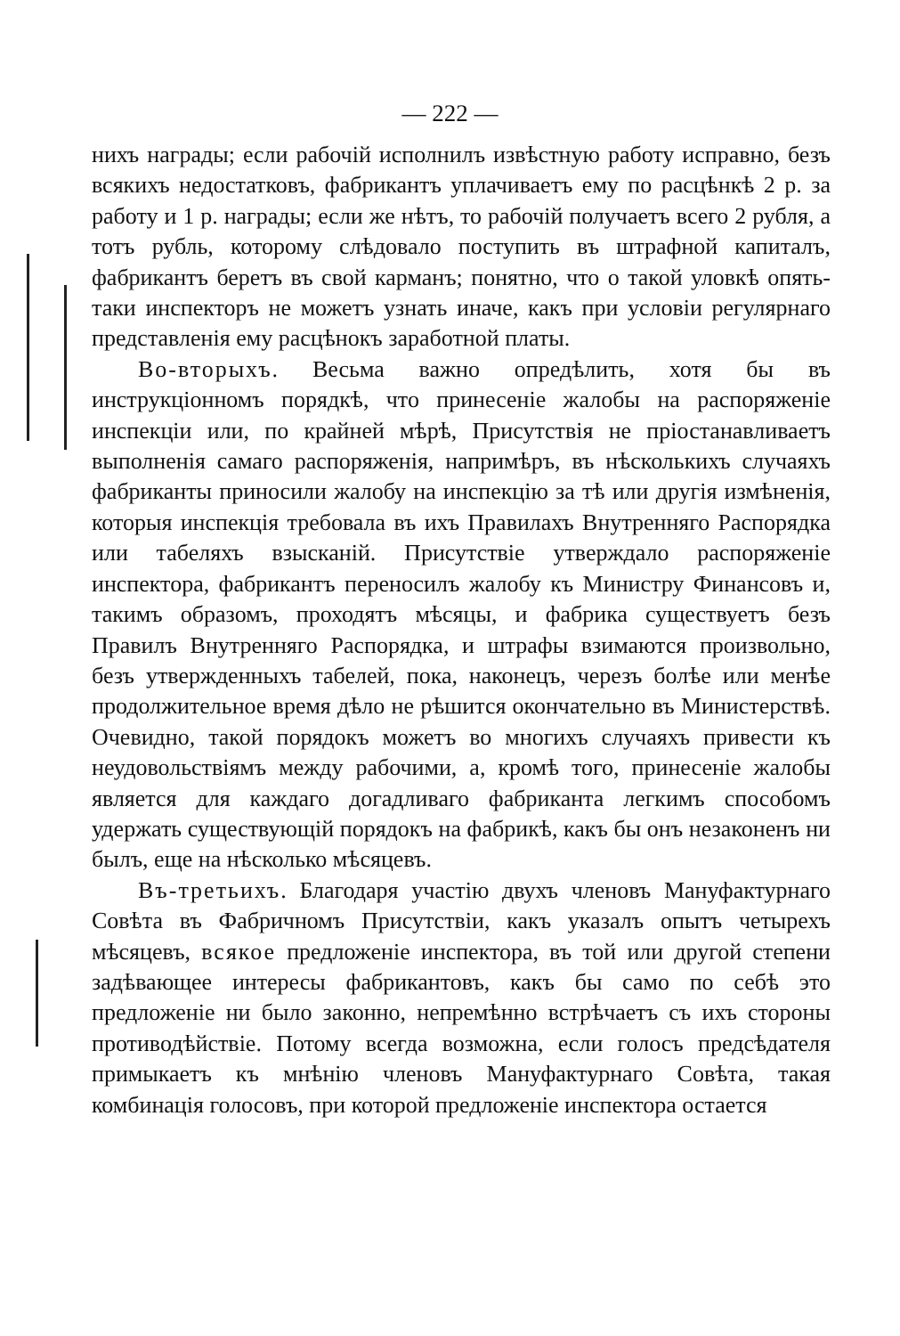— 222 —
нихъ награды; если рабочій исполнилъ извѣстную работу исправно, безъ всякихъ недостатковъ, фабрикантъ уплачиваетъ ему по расцѣнкѣ 2 р. за работу и 1 р. награды; если же нѣтъ, то рабочій получаетъ всего 2 рубля, а тотъ рубль, которому слѣдовало поступить въ штрафной капиталъ, фабрикантъ беретъ въ свой карманъ; понятно, что о такой уловкѣ опять-таки инспекторъ не можетъ узнать иначе, какъ при условіи регулярнаго представленія ему расцѣнокъ заработной платы.
Во-вторыхъ. Весьма важно опредѣлить, хотя бы въ инструкціонномъ порядкѣ, что принесеніе жалобы на распоряженіе инспекціи или, по крайней мѣрѣ, Присутствія не пріостанавливаетъ выполненія самаго распоряженія, напримѣръ, въ нѣсколькихъ случаяхъ фабриканты приносили жалобу на инспекцію за тѣ или другія измѣненія, которыя инспекція требовала въ ихъ Правилахъ Внутренняго Распорядка или табеляхъ взысканій. Присутствіе утверждало распоряженіе инспектора, фабрикантъ переносилъ жалобу къ Министру Финансовъ и, такимъ образомъ, проходятъ мѣсяцы, и фабрика существуетъ безъ Правилъ Внутренняго Распорядка, и штрафы взимаются произвольно, безъ утвержденныхъ табелей, пока, наконецъ, черезъ болѣе или менѣе продолжительное время дѣло не рѣшится окончательно въ Министерствѣ. Очевидно, такой порядокъ можетъ во многихъ случаяхъ привести къ неудовольствіямъ между рабочими, а, кромѣ того, принесеніе жалобы является для каждаго догадливаго фабриканта легкимъ способомъ удержать существующій порядокъ на фабрикѣ, какъ бы онъ незаконенъ ни былъ, еще на нѣсколько мѣсяцевъ.
Въ-третьихъ. Благодаря участію двухъ членовъ Мануфактурнаго Совѣта въ Фабричномъ Присутствіи, какъ указалъ опытъ четырехъ мѣсяцевъ, всякое предложеніе инспектора, въ той или другой степени задѣвающее интересы фабрикантовъ, какъ бы само по себѣ это предложеніе ни было законно, непремѣнно встрѣчаетъ съ ихъ стороны противодѣйствіе. Потому всегда возможна, если голосъ предсѣдателя примыкаетъ къ мнѣнію членовъ Мануфактурнаго Совѣта, такая комбинація голосовъ, при которой предложеніе инспектора остается